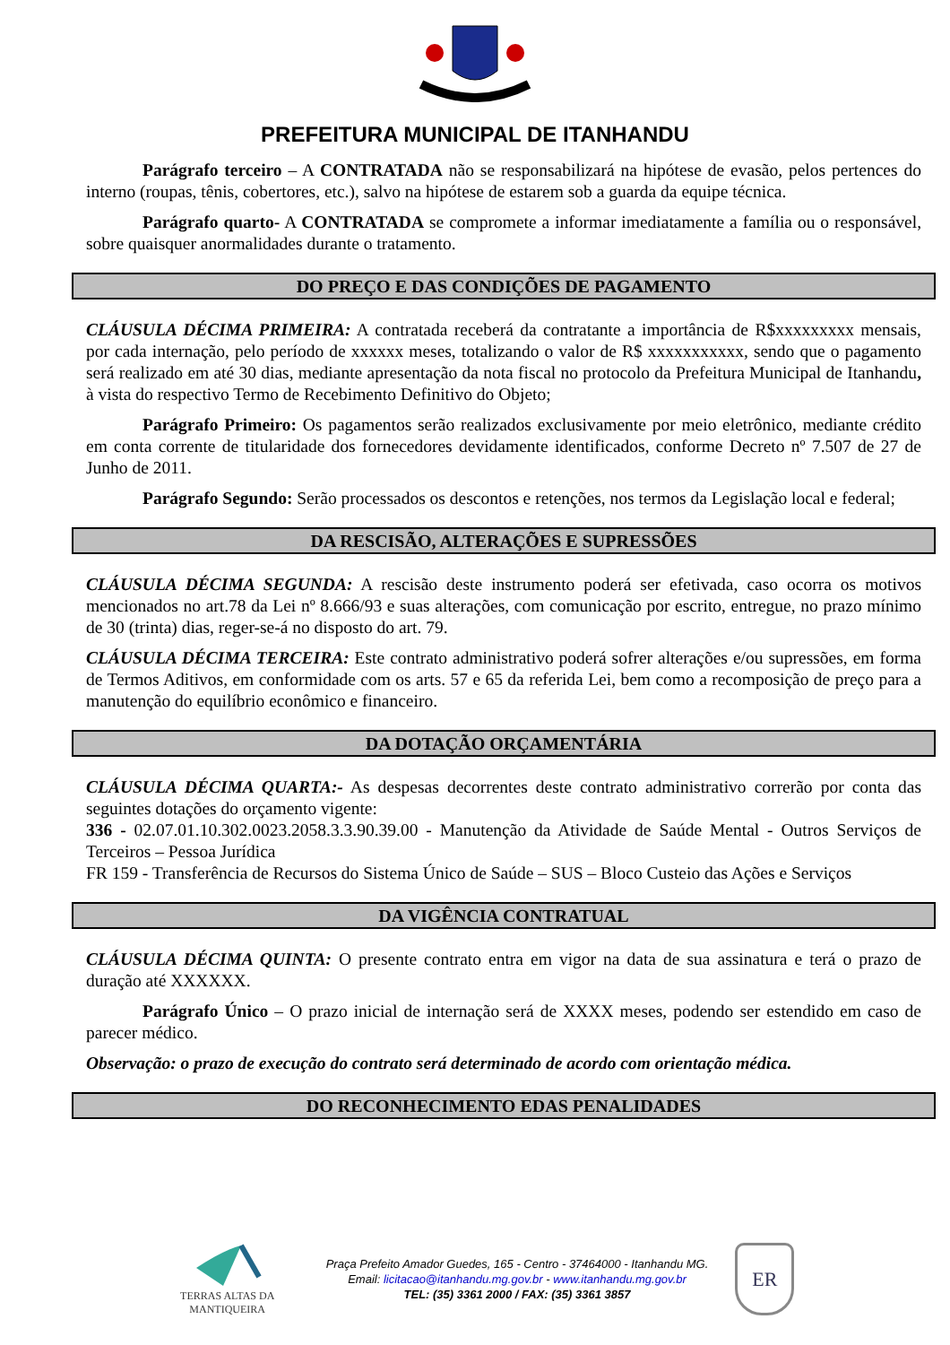PREFEITURA MUNICIPAL DE ITANHANDU
Parágrafo terceiro – A CONTRATADA não se responsabilizará na hipótese de evasão, pelos pertences do interno (roupas, tênis, cobertores, etc.), salvo na hipótese de estarem sob a guarda da equipe técnica.
Parágrafo quarto- A CONTRATADA se compromete a informar imediatamente a família ou o responsável, sobre quaisquer anormalidades durante o tratamento.
DO PREÇO E DAS CONDIÇÕES DE PAGAMENTO
CLÁUSULA DÉCIMA PRIMEIRA: A contratada receberá da contratante a importância de R$xxxxxxxxx mensais, por cada internação, pelo período de xxxxxx meses, totalizando o valor de R$ xxxxxxxxxxx, sendo que o pagamento será realizado em até 30 dias, mediante apresentação da nota fiscal no protocolo da Prefeitura Municipal de Itanhandu, à vista do respectivo Termo de Recebimento Definitivo do Objeto;
Parágrafo Primeiro: Os pagamentos serão realizados exclusivamente por meio eletrônico, mediante crédito em conta corrente de titularidade dos fornecedores devidamente identificados, conforme Decreto nº 7.507 de 27 de Junho de 2011.
Parágrafo Segundo: Serão processados os descontos e retenções, nos termos da Legislação local e federal;
DA RESCISÃO, ALTERAÇÕES E SUPRESSÕES
CLÁUSULA DÉCIMA SEGUNDA: A rescisão deste instrumento poderá ser efetivada, caso ocorra os motivos mencionados no art.78 da Lei nº 8.666/93 e suas alterações, com comunicação por escrito, entregue, no prazo mínimo de 30 (trinta) dias, reger-se-á no disposto do art. 79.
CLÁUSULA DÉCIMA TERCEIRA: Este contrato administrativo poderá sofrer alterações e/ou supressões, em forma de Termos Aditivos, em conformidade com os arts. 57 e 65 da referida Lei, bem como a recomposição de preço para a manutenção do equilíbrio econômico e financeiro.
DA DOTAÇÃO ORÇAMENTÁRIA
CLÁUSULA DÉCIMA QUARTA:- As despesas decorrentes deste contrato administrativo correrão por conta das seguintes dotações do orçamento vigente:
336 - 02.07.01.10.302.0023.2058.3.3.90.39.00 - Manutenção da Atividade de Saúde Mental - Outros Serviços de Terceiros – Pessoa Jurídica
FR 159 - Transferência de Recursos do Sistema Único de Saúde – SUS – Bloco Custeio das Ações e Serviços
DA VIGÊNCIA CONTRATUAL
CLÁUSULA DÉCIMA QUINTA: O presente contrato entra em vigor na data de sua assinatura e terá o prazo de duração até XXXXXX.
Parágrafo Único – O prazo inicial de internação será de XXXX meses, podendo ser estendido em caso de parecer médico.
Observação: o prazo de execução do contrato será determinado de acordo com orientação médica.
DO RECONHECIMENTO EDAS PENALIDADES
TERRAS ALTAS DA MANTIQUEIRA
Praça Prefeito Amador Guedes, 165 - Centro - 37464000 - Itanhandu MG.
Email: licitacao@itanhandu.mg.gov.br - www.itanhandu.mg.gov.br
TEL: (35) 3361 2000 / FAX: (35) 3361 3857
ER